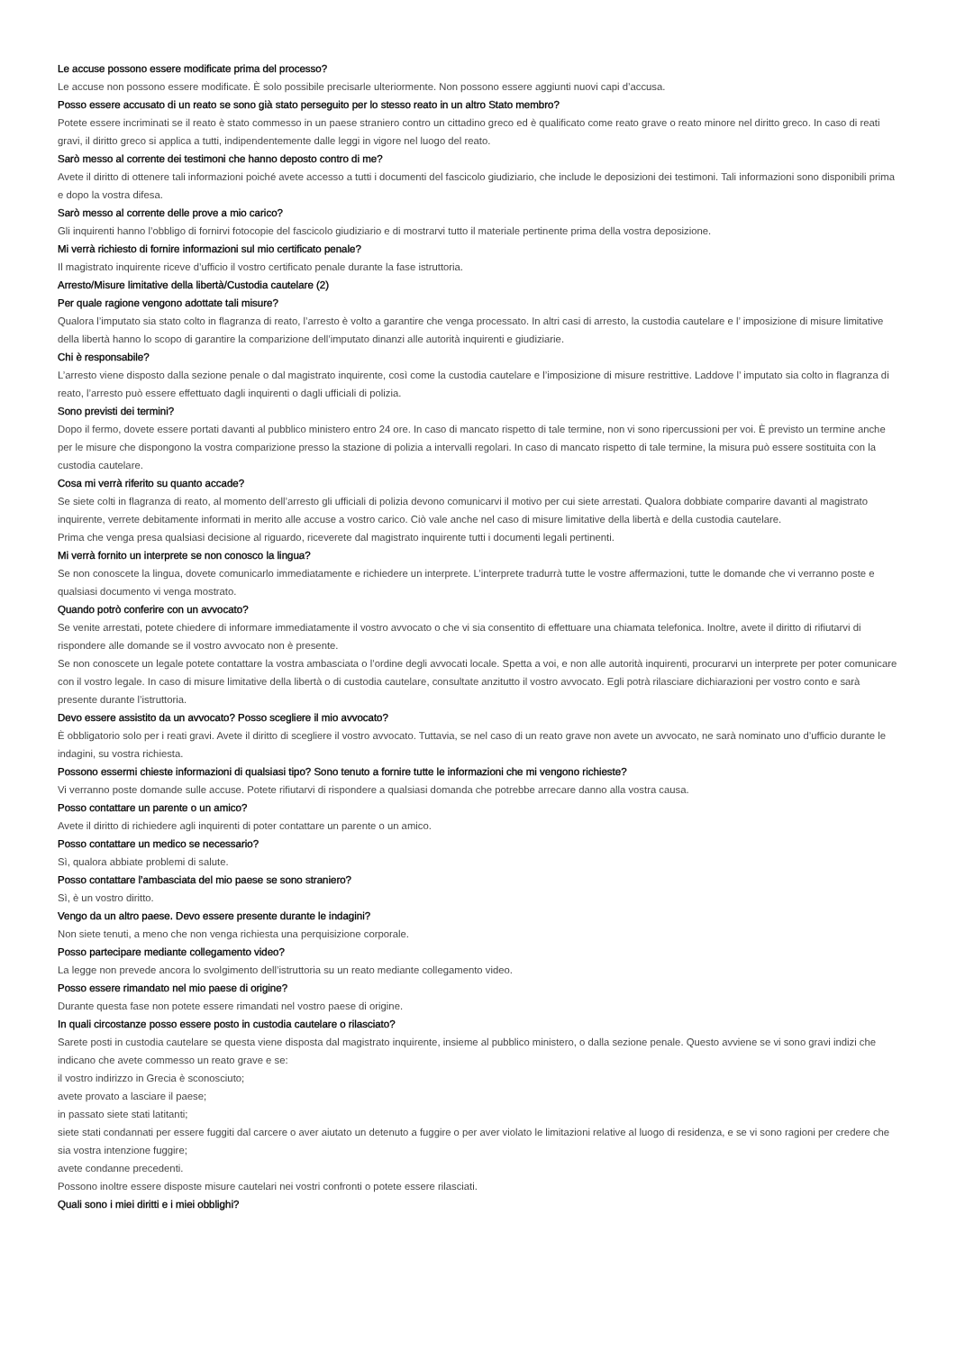Le accuse possono essere modificate prima del processo?
Le accuse non possono essere modificate. È solo possibile precisarle ulteriormente. Non possono essere aggiunti nuovi capi d’accusa.
Posso essere accusato di un reato se sono già stato perseguito per lo stesso reato in un altro Stato membro?
Potete essere incriminati se il reato è stato commesso in un paese straniero contro un cittadino greco ed è qualificato come reato grave o reato minore nel diritto greco. In caso di reati gravi, il diritto greco si applica a tutti, indipendentemente dalle leggi in vigore nel luogo del reato.
Sarò messo al corrente dei testimoni che hanno deposto contro di me?
Avete il diritto di ottenere tali informazioni poiché avete accesso a tutti i documenti del fascicolo giudiziario, che include le deposizioni dei testimoni. Tali informazioni sono disponibili prima e dopo la vostra difesa.
Sarò messo al corrente delle prove a mio carico?
Gli inquirenti hanno l’obbligo di fornirvi fotocopie del fascicolo giudiziario e di mostrarvi tutto il materiale pertinente prima della vostra deposizione.
Mi verrà richiesto di fornire informazioni sul mio certificato penale?
Il magistrato inquirente riceve d’ufficio il vostro certificato penale durante la fase istruttoria.
Arresto/Misure limitative della libertà/Custodia cautelare (2)
Per quale ragione vengono adottate tali misure?
Qualora l’imputato sia stato colto in flagranza di reato, l’arresto è volto a garantire che venga processato. In altri casi di arresto, la custodia cautelare e l’ imposizione di misure limitative della libertà hanno lo scopo di garantire la comparizione dell’imputato dinanzi alle autorità inquirenti e giudiziarie.
Chi è responsabile?
L’arresto viene disposto dalla sezione penale o dal magistrato inquirente, così come la custodia cautelare e l’imposizione di misure restrittive. Laddove l’ imputato sia colto in flagranza di reato, l’arresto può essere effettuato dagli inquirenti o dagli ufficiali di polizia.
Sono previsti dei termini?
Dopo il fermo, dovete essere portati davanti al pubblico ministero entro 24 ore. In caso di mancato rispetto di tale termine, non vi sono ripercussioni per voi. È previsto un termine anche per le misure che dispongono la vostra comparizione presso la stazione di polizia a intervalli regolari. In caso di mancato rispetto di tale termine, la misura può essere sostituita con la custodia cautelare.
Cosa mi verrà riferito su quanto accade?
Se siete colti in flagranza di reato, al momento dell’arresto gli ufficiali di polizia devono comunicarvi il motivo per cui siete arrestati. Qualora dobbiate comparire davanti al magistrato inquirente, verrete debitamente informati in merito alle accuse a vostro carico. Ciò vale anche nel caso di misure limitative della libertà e della custodia cautelare.
Prima che venga presa qualsiasi decisione al riguardo, riceverete dal magistrato inquirente tutti i documenti legali pertinenti.
Mi verrà fornito un interprete se non conosco la lingua?
Se non conoscete la lingua, dovete comunicarlo immediatamente e richiedere un interprete. L’interprete tradurrà tutte le vostre affermazioni, tutte le domande che vi verranno poste e qualsiasi documento vi venga mostrato.
Quando potrò conferire con un avvocato?
Se venite arrestati, potete chiedere di informare immediatamente il vostro avvocato o che vi sia consentito di effettuare una chiamata telefonica. Inoltre, avete il diritto di rifiutarvi di rispondere alle domande se il vostro avvocato non è presente.
Se non conoscete un legale potete contattare la vostra ambasciata o l’ordine degli avvocati locale. Spetta a voi, e non alle autorità inquirenti, procurarvi un interprete per poter comunicare con il vostro legale. In caso di misure limitative della libertà o di custodia cautelare, consultate anzitutto il vostro avvocato. Egli potrà rilasciare dichiarazioni per vostro conto e sarà presente durante l’istruttoria.
Devo essere assistito da un avvocato? Posso scegliere il mio avvocato?
È obbligatorio solo per i reati gravi. Avete il diritto di scegliere il vostro avvocato. Tuttavia, se nel caso di un reato grave non avete un avvocato, ne sarà nominato uno d’ufficio durante le indagini, su vostra richiesta.
Possono essermi chieste informazioni di qualsiasi tipo? Sono tenuto a fornire tutte le informazioni che mi vengono richieste?
Vi verranno poste domande sulle accuse. Potete rifiutarvi di rispondere a qualsiasi domanda che potrebbe arrecare danno alla vostra causa.
Posso contattare un parente o un amico?
Avete il diritto di richiedere agli inquirenti di poter contattare un parente o un amico.
Posso contattare un medico se necessario?
Sì, qualora abbiate problemi di salute.
Posso contattare l’ambasciata del mio paese se sono straniero?
Sì, è un vostro diritto.
Vengo da un altro paese. Devo essere presente durante le indagini?
Non siete tenuti, a meno che non venga richiesta una perquisizione corporale.
Posso partecipare mediante collegamento video?
La legge non prevede ancora lo svolgimento dell’istruttoria su un reato mediante collegamento video.
Posso essere rimandato nel mio paese di origine?
Durante questa fase non potete essere rimandati nel vostro paese di origine.
In quali circostanze posso essere posto in custodia cautelare o rilasciato?
Sarete posti in custodia cautelare se questa viene disposta dal magistrato inquirente, insieme al pubblico ministero, o dalla sezione penale. Questo avviene se vi sono gravi indizi che indicano che avete commesso un reato grave e se:
il vostro indirizzo in Grecia è sconosciuto;
avete provato a lasciare il paese;
in passato siete stati latitanti;
siete stati condannati per essere fuggiti dal carcere o aver aiutato un detenuto a fuggire o per aver violato le limitazioni relative al luogo di residenza, e se vi sono ragioni per credere che sia vostra intenzione fuggire;
avete condanne precedenti.
Possono inoltre essere disposte misure cautelari nei vostri confronti o potete essere rilasciati.
Quali sono i miei diritti e i miei obblighi?